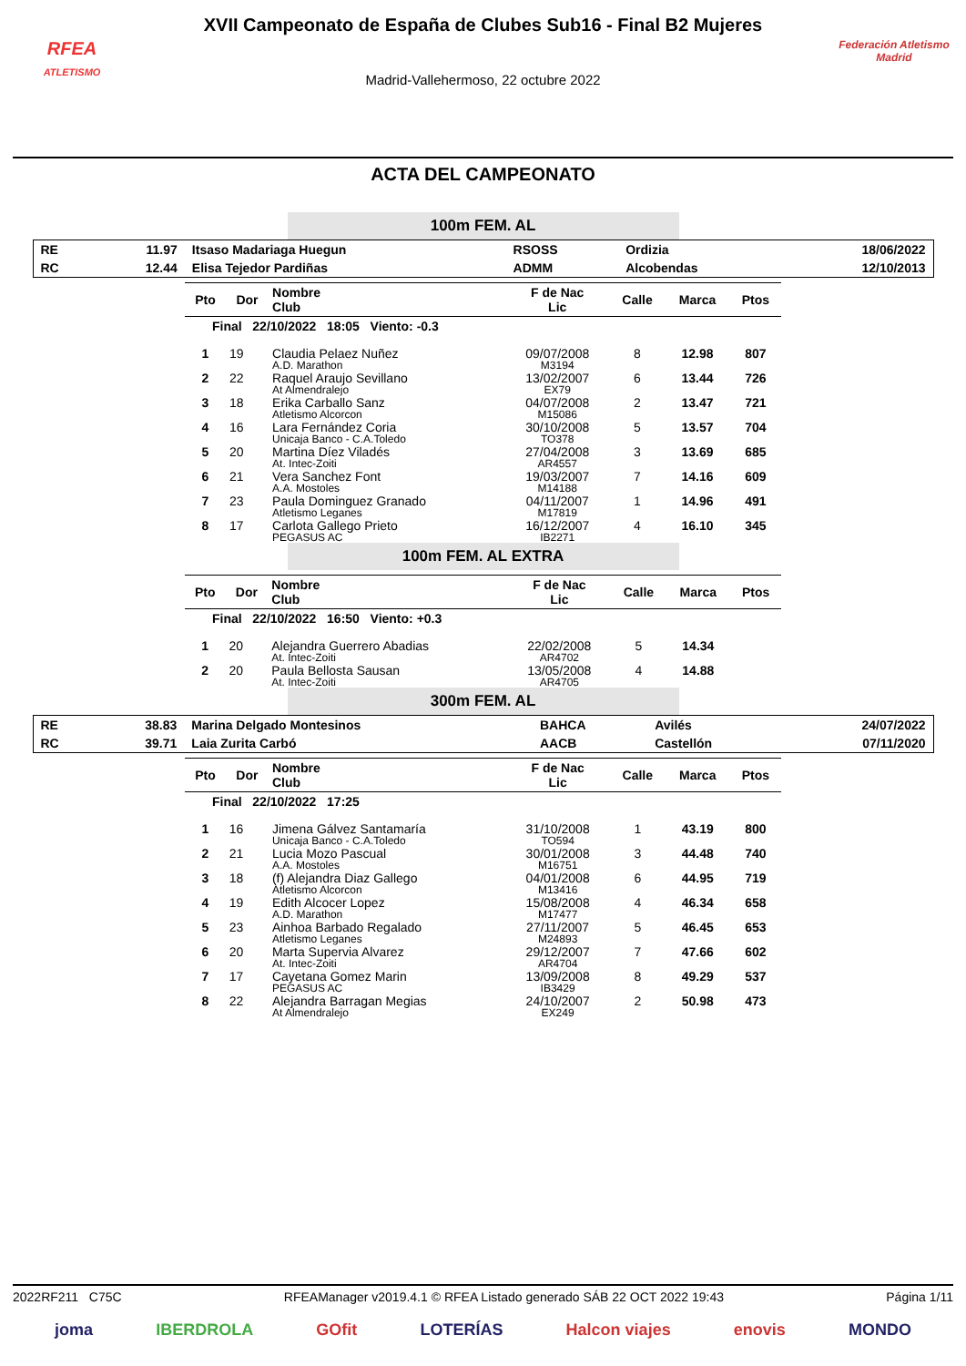RFEA
ATLETISMO
XVII Campeonato de España de Clubes Sub16 - Final B2 Mujeres
Madrid-Vallehermoso, 22 octubre 2022
Federación Atletismo
Madrid
ACTA DEL CAMPEONATO
100m FEM. AL
| RE | 11.97 | Itsaso Madariaga Huegun | RSOSS | Ordizia | 18/06/2022 |
| RC | 12.44 | Elisa Tejedor Pardiñas | ADMM | Alcobendas | 12/10/2013 |
| Pto | Dor | Nombre Club | F de Nac Lic | Calle | Marca | Ptos |
| --- | --- | --- | --- | --- | --- | --- |
| Final 22/10/2022 18:05 Viento: -0.3 | | | | | | |
| 1 | 19 | Claudia Pelaez Nuñez A.D. Marathon | 09/07/2008 M3194 | 8 | 12.98 | 807 |
| 2 | 22 | Raquel Araujo Sevillano At Almendralejo | 13/02/2007 EX79 | 6 | 13.44 | 726 |
| 3 | 18 | Erika Carballo Sanz Atletismo Alcorcon | 04/07/2008 M15086 | 2 | 13.47 | 721 |
| 4 | 16 | Lara Fernández Coria Unicaja Banco - C.A.Toledo | 30/10/2008 TO378 | 5 | 13.57 | 704 |
| 5 | 20 | Martina Díez Viladés At. Intec-Zoiti | 27/04/2008 AR4557 | 3 | 13.69 | 685 |
| 6 | 21 | Vera Sanchez Font A.A. Mostoles | 19/03/2007 M14188 | 7 | 14.16 | 609 |
| 7 | 23 | Paula Dominguez Granado Atletismo Leganes | 04/11/2007 M17819 | 1 | 14.96 | 491 |
| 8 | 17 | Carlota Gallego Prieto PEGASUS AC | 16/12/2007 IB2271 | 4 | 16.10 | 345 |
100m FEM. AL EXTRA
| Pto | Dor | Nombre Club | F de Nac Lic | Calle | Marca | Ptos |
| --- | --- | --- | --- | --- | --- | --- |
| Final 22/10/2022 16:50 Viento: +0.3 | | | | | | |
| 1 | 20 | Alejandra Guerrero Abadias At. Intec-Zoiti | 22/02/2008 AR4702 | 5 | 14.34 | |
| 2 | 20 | Paula Bellosta Sausan At. Intec-Zoiti | 13/05/2008 AR4705 | 4 | 14.88 | |
300m FEM. AL
| RE | 38.83 | Marina Delgado Montesinos | BAHCA | Avilés | 24/07/2022 |
| RC | 39.71 | Laia Zurita Carbó | AACB | Castellón | 07/11/2020 |
| Pto | Dor | Nombre Club | F de Nac Lic | Calle | Marca | Ptos |
| --- | --- | --- | --- | --- | --- | --- |
| Final 22/10/2022 17:25 | | | | | | |
| 1 | 16 | Jimena Gálvez Santamaría Unicaja Banco - C.A.Toledo | 31/10/2008 TO594 | 1 | 43.19 | 800 |
| 2 | 21 | Lucia Mozo Pascual A.A. Mostoles | 30/01/2008 M16751 | 3 | 44.48 | 740 |
| 3 | 18 | (f) Alejandra Diaz Gallego Atletismo Alcorcon | 04/01/2008 M13416 | 6 | 44.95 | 719 |
| 4 | 19 | Edith Alcocer Lopez A.D. Marathon | 15/08/2008 M17477 | 4 | 46.34 | 658 |
| 5 | 23 | Ainhoa Barbado Regalado Atletismo Leganes | 27/11/2007 M24893 | 5 | 46.45 | 653 |
| 6 | 20 | Marta Supervia Alvarez At. Intec-Zoiti | 29/12/2007 AR4704 | 7 | 47.66 | 602 |
| 7 | 17 | Cayetana Gomez Marin PEGASUS AC | 13/09/2008 IB3429 | 8 | 49.29 | 537 |
| 8 | 22 | Alejandra Barragan Megias At Almendralejo | 24/10/2007 EX249 | 2 | 50.98 | 473 |
2022RF211 C75C RFEAManager v2019.4.1 © RFEA Listado generado SÁB 22 OCT 2022 19:43 Página 1/11
joma IBERDROLA GOfit LOTERÍAS Halcon viajes enovis MONDO